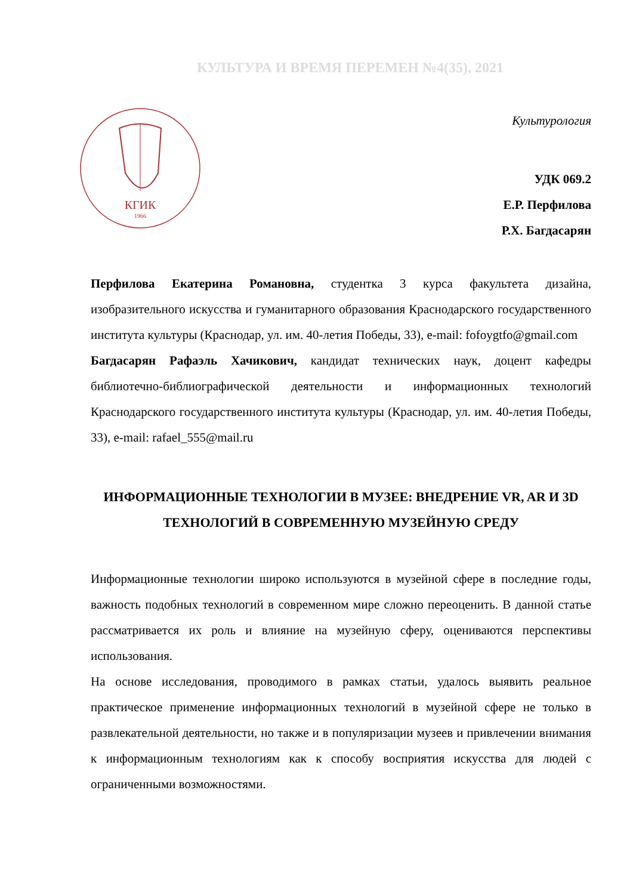КУЛЬТУРА И ВРЕМЯ ПЕРЕМЕН №4(35), 2021
КГИК
1966
Культурология
УДК 069.2
Е.Р. Перфилова
Р.Х. Багдасарян
Перфилова Екатерина Романовна, студентка 3 курса факультета дизайна, изобразительного искусства и гуманитарного образования Краснодарского государственного института культуры (Краснодар, ул. им. 40-летия Победы, 33), e-mail: fofoygtfo@gmail.com
Багдасарян Рафаэль Хачикович, кандидат технических наук, доцент кафедры библиотечно-библиографической деятельности и информационных технологий Краснодарского государственного института культуры (Краснодар, ул. им. 40-летия Победы, 33), e-mail: rafael_555@mail.ru
ИНФОРМАЦИОННЫЕ ТЕХНОЛОГИИ В МУЗЕЕ: ВНЕДРЕНИЕ VR, AR И 3D ТЕХНОЛОГИЙ В СОВРЕМЕННУЮ МУЗЕЙНУЮ СРЕДУ
Информационные технологии широко используются в музейной сфере в последние годы, важность подобных технологий в современном мире сложно переоценить. В данной статье рассматривается их роль и влияние на музейную сферу, оцениваются перспективы использования.
На основе исследования, проводимого в рамках статьи, удалось выявить реальное практическое применение информационных технологий в музейной сфере не только в развлекательной деятельности, но также и в популяризации музеев и привлечении внимания к информационным технологиям как к способу восприятия искусства для людей с ограниченными возможностями.